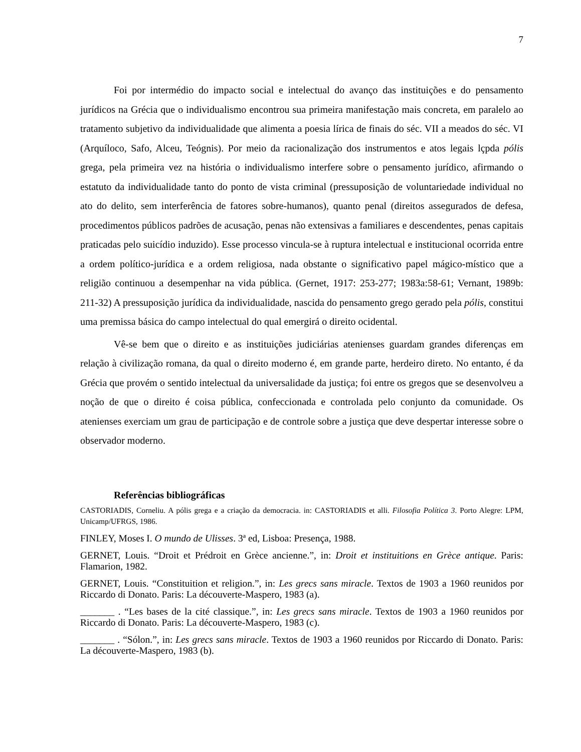7
Foi por intermédio do impacto social e intelectual do avanço das instituições e do pensamento jurídicos na Grécia que o individualismo encontrou sua primeira manifestação mais concreta, em paralelo ao tratamento subjetivo da individualidade que alimenta a poesia lírica de finais do séc. VII a meados do séc. VI (Arquíloco, Safo, Alceu, Teógnis). Por meio da racionalização dos instrumentos e atos legais lçpda pólis grega, pela primeira vez na história o individualismo interfere sobre o pensamento jurídico, afirmando o estatuto da individualidade tanto do ponto de vista criminal (pressuposição de voluntariedade individual no ato do delito, sem interferência de fatores sobre-humanos), quanto penal (direitos assegurados de defesa, procedimentos públicos padrões de acusação, penas não extensivas a familiares e descendentes, penas capitais praticadas pelo suicídio induzido). Esse processo vincula-se à ruptura intelectual e institucional ocorrida entre a ordem político-jurídica e a ordem religiosa, nada obstante o significativo papel mágico-místico que a religião continuou a desempenhar na vida pública. (Gernet, 1917: 253-277; 1983a:58-61; Vernant, 1989b: 211-32) A pressuposição jurídica da individualidade, nascida do pensamento grego gerado pela pólis, constitui uma premissa básica do campo intelectual do qual emergirá o direito ocidental.
Vê-se bem que o direito e as instituições judiciárias atenienses guardam grandes diferenças em relação à civilização romana, da qual o direito moderno é, em grande parte, herdeiro direto. No entanto, é da Grécia que provém o sentido intelectual da universalidade da justiça; foi entre os gregos que se desenvolveu a noção de que o direito é coisa pública, confeccionada e controlada pelo conjunto da comunidade. Os atenienses exerciam um grau de participação e de controle sobre a justiça que deve despertar interesse sobre o observador moderno.
Referências bibliográficas
CASTORIADIS, Corneliu. A pólis grega e a criação da democracia. in: CASTORIADIS et alli. Filosofia Política 3. Porto Alegre: LPM, Unicamp/UFRGS, 1986.
FINLEY, Moses I. O mundo de Ulisses. 3ª ed, Lisboa: Presença, 1988.
GERNET, Louis. “Droit et Prédroit en Grèce ancienne.”, in: Droit et instituitions en Grèce antique. Paris: Flamarion, 1982.
GERNET, Louis. “Constituition et religion.”, in: Les grecs sans miracle. Textos de 1903 a 1960 reunidos por Riccardo di Donato. Paris: La découverte-Maspero, 1983 (a).
_______ . “Les bases de la cité classique.”, in: Les grecs sans miracle. Textos de 1903 a 1960 reunidos por Riccardo di Donato. Paris: La découverte-Maspero, 1983 (c).
_______ . “Sólon.”, in: Les grecs sans miracle. Textos de 1903 a 1960 reunidos por Riccardo di Donato. Paris: La découverte-Maspero, 1983 (b).